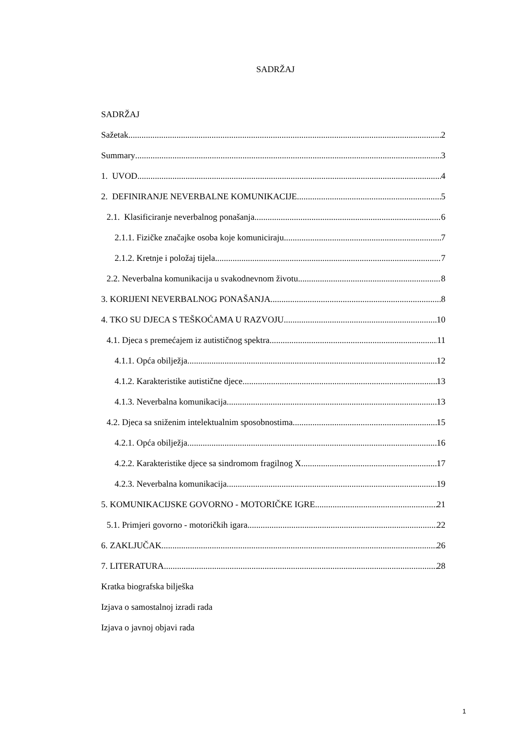SADRŽAJ
SADRŽAJ
Sažetak 2
Summary 3
1. UVOD 4
2. DEFINIRANJE NEVERBALNE KOMUNIKACIJE 5
2.1. Klasificiranje neverbalnog ponašanja 6
2.1.1. Fizičke značajke osoba koje komuniciraju 7
2.1.2. Kretnje i položaj tijela 7
2.2. Neverbalna komunikacija u svakodnevnom životu 8
3. KORIJENI NEVERBALNOG PONAŠANJA 8
4. TKO SU DJECA S TEŠKOĆAMA U RAZVOJU 10
4.1. Djeca s premećajem iz autističnog spektra 11
4.1.1. Opća obilježja 12
4.1.2. Karakteristike autistične djece 13
4.1.3. Neverbalna komunikacija 13
4.2. Djeca sa sniženim intelektualnim sposobnostima 15
4.2.1. Opća obilježja 16
4.2.2. Karakteristike djece sa sindromom fragilnog X 17
4.2.3. Neverbalna komunikacija 19
5. KOMUNIKACIJSKE GOVORNO - MOTORIČKE IGRE 21
5.1. Primjeri govorno - motoričkih igara 22
6. ZAKLJUČAK 26
7. LITERATURA 28
Kratka biografska bilješka
Izjava o samostalnoj izradi rada
Izjava o javnoj objavi rada
1